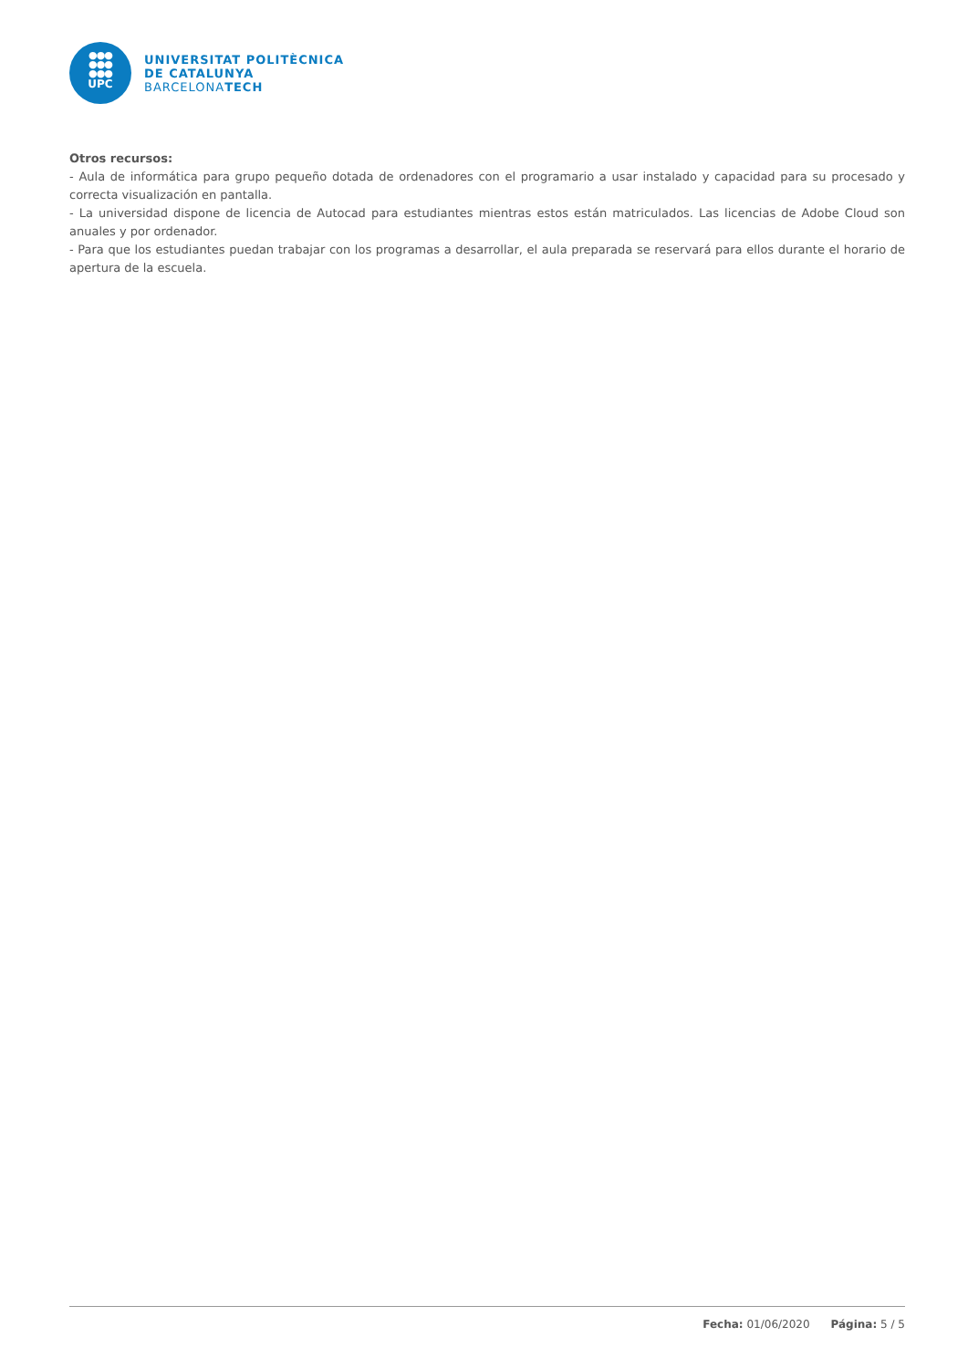●●●
●●●
●●●
UPC
UNIVERSITAT POLITÈCNICA
DE CATALUNYA
BARCELONATECH
Otros recursos:
- Aula de informática para grupo pequeño dotada de ordenadores con el programario a usar instalado y capacidad para su procesado y correcta visualización en pantalla.
- La universidad dispone de licencia de Autocad para estudiantes mientras estos están matriculados. Las licencias de Adobe Cloud son anuales y por ordenador.
- Para que los estudiantes puedan trabajar con los programas a desarrollar, el aula preparada se reservará para ellos durante el horario de apertura de la escuela.
Fecha: 01/06/2020 Página: 5 / 5